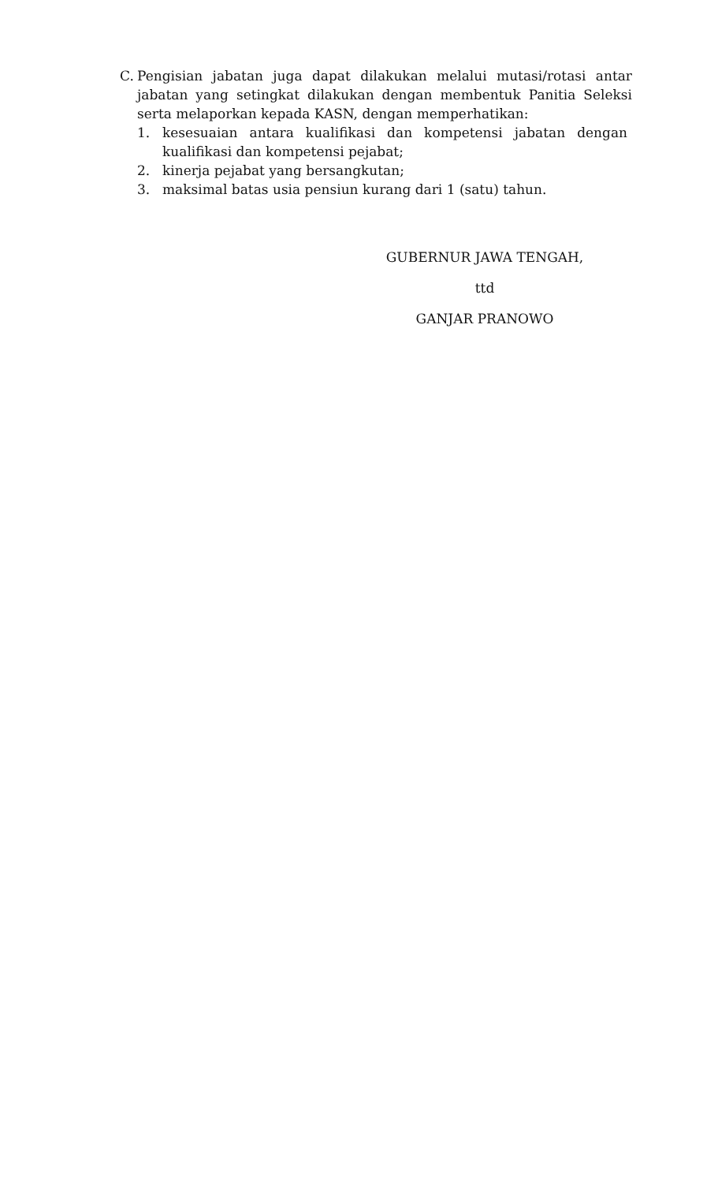C. Pengisian jabatan juga dapat dilakukan melalui mutasi/rotasi antar jabatan yang setingkat dilakukan dengan membentuk Panitia Seleksi serta melaporkan kepada KASN, dengan memperhatikan:
1. kesesuaian antara kualifikasi dan kompetensi jabatan dengan kualifikasi dan kompetensi pejabat;
2. kinerja pejabat yang bersangkutan;
3. maksimal batas usia pensiun kurang dari 1 (satu) tahun.
GUBERNUR JAWA TENGAH,
ttd
GANJAR PRANOWO